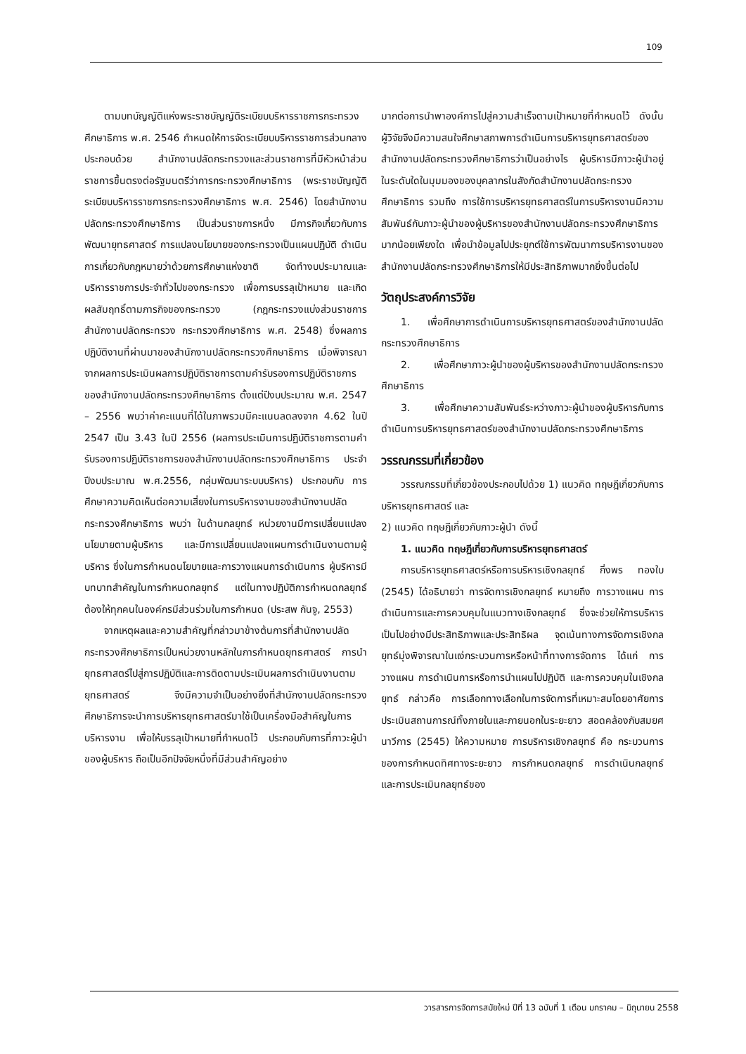109
ตามบทบัญญัติแห่งพระราชบัญญัติระเบียบบริหารราชการกระทรวงศึกษาธิการ พ.ศ. 2546 กำหนดให้การจัดระเบียบบริหารราชการส่วนกลาง ประกอบด้วย สำนักงานปลัดกระทรวงและส่วนราชการที่มีหัวหน้าส่วนราชการขึ้นตรงต่อรัฐมนตรีว่าการกระทรวงศึกษาธิการ (พระราชบัญญัติระเบียบบริหารราชการกระทรวงศึกษาธิการ พ.ศ. 2546) โดยสำนักงานปลัดกระทรวงศึกษาธิการ เป็นส่วนราชการหนึ่ง มีภารกิจเกี่ยวกับการพัฒนายุทธศาสตร์ การแปลงนโยบายของกระทรวงเป็นแผนปฏิบัติ ดำเนินการเกี่ยวกับกฎหมายว่าด้วยการศึกษาแห่งชาติ จัดทำงบประมาณและบริหารราชการประจำทั่วไปของกระทรวง เพื่อการบรรลุเป้าหมาย และเกิดผลสัมฤทธิ์ตามภารกิจของกระทรวง (กฎกระทรวงแบ่งส่วนราชการ สำนักงานปลัดกระทรวง กระทรวงศึกษาธิการ พ.ศ. 2548) ซึ่งผลการปฏิบัติงานที่ผ่านมาของสำนักงานปลัดกระทรวงศึกษาธิการ เมื่อพิจารณาจากผลการประเมินผลการปฏิบัติราชการตามคำรับรองการปฏิบัติราชการของสำนักงานปลัดกระทรวงศึกษาธิการ ตั้งแต่ปีงบประมาณ พ.ศ. 2547 – 2556 พบว่าค่าคะแนนที่ได้ในภาพรวมมีคะแนนลดลงจาก 4.62 ในปี 2547 เป็น 3.43 ในปี 2556 (ผลการประเมินการปฏิบัติราชการตามคำรับรองการปฏิบัติราชการของสำนักงานปลัดกระทรวงศึกษาธิการ ประจำปีงบประมาณ พ.ศ.2556, กลุ่มพัฒนาระบบบริหาร) ประกอบกับ การศึกษาความคิดเห็นต่อความเสี่ยงในการบริหารงานของสำนักงานปลัดกระทรวงศึกษาธิการ พบว่า ในด้านกลยุทธ์ หน่วยงานมีการเปลี่ยนแปลงนโยบายตามผู้บริหาร และมีการเปลี่ยนแปลงแผนการดำเนินงานตามผู้บริหาร ซึ่งในการกำหนดนโยบายและการวางแผนการดำเนินการ ผู้บริหารมีบทบาทสำคัญในการกำหนดกลยุทธ์ แต่ในทางปฏิบัติการกำหนดกลยุทธ์ต้องให้ทุกคนในองค์กรมีส่วนร่วมในการกำหนด (ประสพ กันจู, 2553)
จากเหตุผลและความสำคัญที่กล่าวมาข้างต้นการที่สำนักงานปลัดกระทรวงศึกษาธิการเป็นหน่วยงานหลักในการกำหนดยุทธศาสตร์ การนำยุทธศาสตร์ไปสู่การปฏิบัติและการติดตามประเมินผลการดำเนินงานตามยุทธศาสตร์ จึงมีความจำเป็นอย่างยิ่งที่สำนักงานปลัดกระทรวงศึกษาธิการจะนำการบริหารยุทธศาสตร์มาใช้เป็นเครื่องมือสำคัญในการบริหารงาน เพื่อให้บรรลุเป้าหมายที่กำหนดไว้ ประกอบกับการที่ภาวะผู้นำของผู้บริหาร ถือเป็นอีกปัจจัยหนึ่งที่มีส่วนสำคัญอย่าง
มากต่อการนำพาองค์การไปสู่ความสำเร็จตามเป้าหมายที่กำหนดไว้ ดังนั้น ผู้วิจัยจึงมีความสนใจศึกษาสภาพการดำเนินการบริหารยุทธศาสตร์ของสำนักงานปลัดกระทรวงศึกษาธิการว่าเป็นอย่างไร ผู้บริหารมีภาวะผู้นำอยู่ในระดับใดในมุมมองของบุคลากรในสังกัดสำนักงานปลัดกระทรวงศึกษาธิการ รวมถึง การใช้การบริหารยุทธศาสตร์ในการบริหารงานมีความสัมพันธ์กับภาวะผู้นำของผู้บริหารของสำนักงานปลัดกระทรวงศึกษาธิการมากน้อยเพียงใด เพื่อนำข้อมูลไปประยุกต์ใช้การพัฒนาการบริหารงานของสำนักงานปลัดกระทรวงศึกษาธิการให้มีประสิทธิภาพมากยิ่งขึ้นต่อไป
วัตถุประสงค์การวิจัย
1. เพื่อศึกษาการดำเนินการบริหารยุทธศาสตร์ของสำนักงานปลัดกระทรวงศึกษาธิการ
2. เพื่อศึกษาภาวะผู้นำของผู้บริหารของสำนักงานปลัดกระทรวงศึกษาธิการ
3. เพื่อศึกษาความสัมพันธ์ระหว่างภาวะผู้นำของผู้บริหารกับการดำเนินการบริหารยุทธศาสตร์ของสำนักงานปลัดกระทรวงศึกษาธิการ
วรรณกรรมที่เกี่ยวข้อง
วรรณกรรมที่เกี่ยวข้องประกอบไปด้วย 1) แนวคิด ทฤษฎีเกี่ยวกับการบริหารยุทธศาสตร์ และ
2) แนวคิด ทฤษฎีเกี่ยวกับภาวะผู้นำ ดังนี้
1. แนวคิด ทฤษฎีเกี่ยวกับการบริหารยุทธศาสตร์
การบริหารยุทธศาสตร์หรือการบริหารเชิงกลยุทธ์ กิ่งพร ทองใบ (2545) ได้อธิบายว่า การจัดการเชิงกลยุทธ์ หมายถึง การวางแผน การดำเนินการและการควบคุมในแนวทางเชิงกลยุทธ์ ซึ่งจะช่วยให้การบริหารเป็นไปอย่างมีประสิทธิภาพและประสิทธิผล จุดเน้นทางการจัดการเชิงกลยุทธ์มุ่งพิจารณาในแง่กระบวนการหรือหน้าที่ทางการจัดการ ได้แก่ การวางแผน การดำเนินการหรือการนำแผนไปปฏิบัติ และการควบคุมในเชิงกลยุทธ์ กล่าวคือ การเลือกทางเลือกในการจัดการที่เหมาะสมโดยอาศัยการประเมินสถานการณ์ทั้งภายในและภายนอกในระยะยาว สอดคล้องกับสมยศ นาวีการ (2545) ให้ความหมาย การบริหารเชิงกลยุทธ์ คือ กระบวนการของการกำหนดทิศทางระยะยาว การกำหนดกลยุทธ์ การดำเนินกลยุทธ์ และการประเมินกลยุทธ์ของ
วารสารการจัดการสมัยใหม่ ปีที่ 13 ฉบับที่ 1 เดือน มกราคม – มิถุนายน 2558